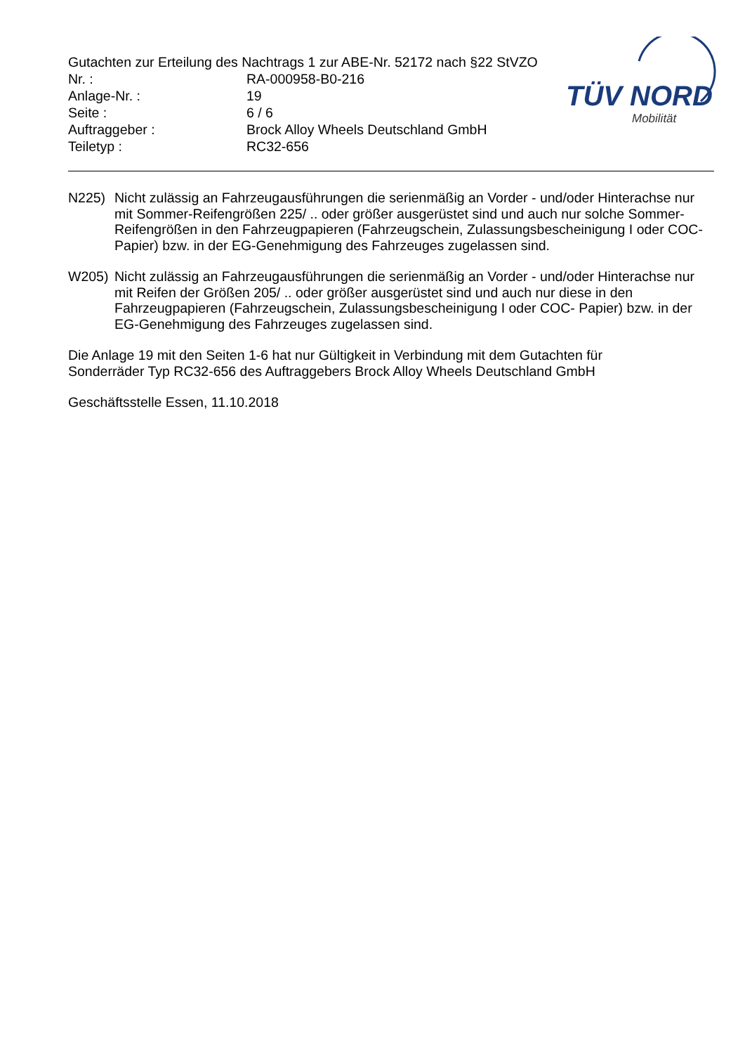Gutachten zur Erteilung des Nachtrags 1 zur ABE-Nr. 52172 nach §22 StVZO
Nr. : RA-000958-B0-216
Anlage-Nr. : 19
Seite : 6 / 6
Auftraggeber : Brock Alloy Wheels Deutschland GmbH
Teiletyp : RC32-656
TÜV NORD
Mobilität
N225) Nicht zulässig an Fahrzeugausführungen die serienmäßig an Vorder - und/oder Hinterachse nur mit Sommer-Reifengrößen 225/ .. oder größer ausgerüstet sind und auch nur solche Sommer-Reifengrößen in den Fahrzeugpapieren (Fahrzeugschein, Zulassungsbescheinigung I oder COC- Papier) bzw. in der EG-Genehmigung des Fahrzeuges zugelassen sind.
W205) Nicht zulässig an Fahrzeugausführungen die serienmäßig an Vorder - und/oder Hinterachse nur mit Reifen der Größen 205/ .. oder größer ausgerüstet sind und auch nur diese in den Fahrzeugpapieren (Fahrzeugschein, Zulassungsbescheinigung I oder COC- Papier) bzw. in der EG-Genehmigung des Fahrzeuges zugelassen sind.
Die Anlage 19 mit den Seiten 1-6 hat nur Gültigkeit in Verbindung mit dem Gutachten für
Sonderräder Typ RC32-656 des Auftraggebers Brock Alloy Wheels Deutschland GmbH
Geschäftsstelle Essen, 11.10.2018